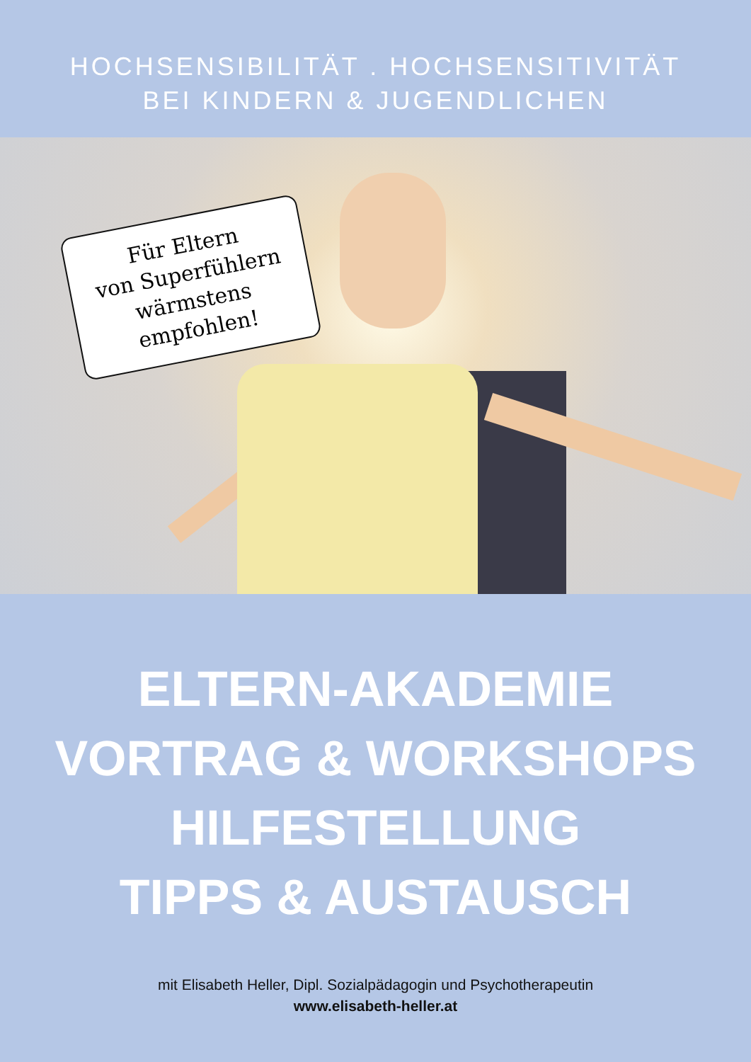HOCHSENSIBILITÄT . HOCHSENSITIVITÄT
BEI KINDERN & JUGENDLICHEN
Für Eltern
von Superfühlern
wärmstens empfohlen!
ELTERN-AKADEMIE
VORTRAG & WORKSHOPS
HILFESTELLUNG
TIPPS & AUSTAUSCH
mit Elisabeth Heller, Dipl. Sozialpädagogin und Psychotherapeutin
www.elisabeth-heller.at